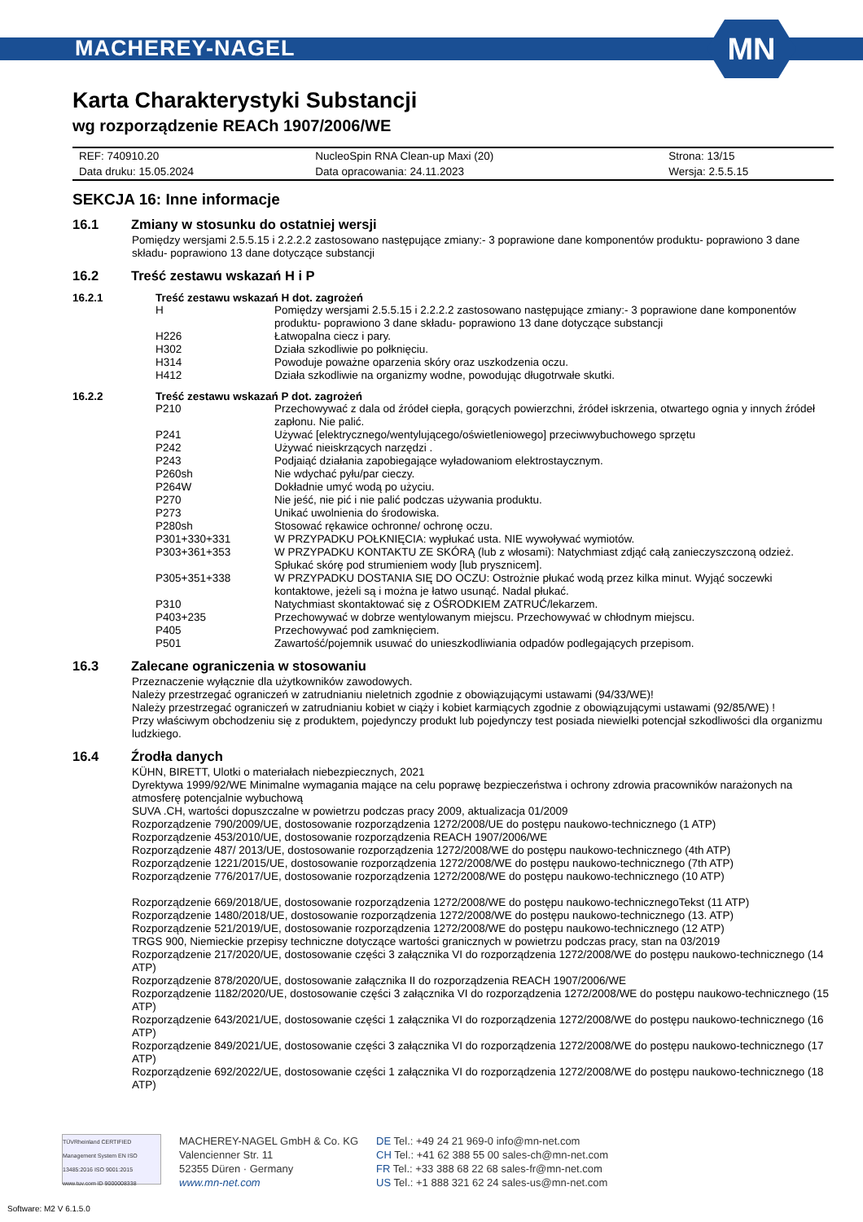MACHEREY-NAGEL
MN
Karta Charakterystyki Substancji
wg rozporządzenie REACh 1907/2006/WE
| REF: 740910.20 | NucleoSpin RNA Clean-up Maxi (20) | Strona: 13/15 |
| Data druku: 15.05.2024 | Data opracowania: 24.11.2023 | Wersja: 2.5.5.15 |
SEKCJA 16: Inne informacje
16.1 Zmiany w stosunku do ostatniej wersji
Pomiędzy wersjami 2.5.5.15 i 2.2.2.2 zastosowano następujące zmiany:- 3 poprawione dane komponentów produktu- poprawiono 3 dane składu- poprawiono 13 dane dotyczące substancji
16.2 Treść zestawu wskazań H i P
16.2.1 Treść zestawu wskazań H dot. zagrożeń
| H | Pomiędzy wersjami 2.5.5.15 i 2.2.2.2 zastosowano następujące zmiany:- 3 poprawione dane komponentów produktu- poprawiono 3 dane składu- poprawiono 13 dane dotyczące substancji |
| H226 | Łatwopalna ciecz i pary. |
| H302 | Działa szkodliwie po połknięciu. |
| H314 | Powoduje poważne oparzenia skóry oraz uszkodzenia oczu. |
| H412 | Działa szkodliwie na organizmy wodne, powodując długotrwałe skutki. |
16.2.2 Treść zestawu wskazań P dot. zagrożeń
| P210 | Przechowywać z dala od źródeł ciepła, gorących powierzchni, źródeł iskrzenia, otwartego ognia y innych źródeł zapłonu. Nie palić. |
| P241 | Używać [elektrycznego/wentylującego/oświetleniowego] przeciwwybuchowego sprzętu |
| P242 | Używać nieiskrzących narzędzi . |
| P243 | Podjaiąć działania zapobiegające wyładowaniom elektrostaycznym. |
| P260sh | Nie wdychać pyłu/par cieczy. |
| P264W | Dokładnie umyć wodą po użyciu. |
| P270 | Nie jeść, nie pić i nie palić podczas używania produktu. |
| P273 | Unikać uwolnienia do środowiska. |
| P280sh | Stosować rękawice ochronne/ ochronę oczu. |
| P301+330+331 | W PRZYPADKU POŁKNIĘCIA: wypłukać usta. NIE wywoływać wymiotów. |
| P303+361+353 | W PRZYPADKU KONTAKTU ZE SKÓRĄ (lub z włosami): Natychmiast zdjąć całą zanieczyszczoną odzież. Spłukać skórę pod strumieniem wody [lub prysznicem]. |
| P305+351+338 | W PRZYPADKU DOSTANIA SIĘ DO OCZU: Ostrożnie płukać wodą przez kilka minut. Wyjąć soczewki kontaktowe, jeżeli są i można je łatwo usunąć. Nadal płukać. |
| P310 | Natychmiast skontaktować się z OŚRODKIEM ZATRUĆ/lekarzem. |
| P403+235 | Przechowywać w dobrze wentylowanym miejscu. Przechowywać w chłodnym miejscu. |
| P405 | Przechowywać pod zamknięciem. |
| P501 | Zawartość/pojemnik usuwać do unieszkodliwiania odpadów podlegających przepisom. |
16.3 Zalecane ograniczenia w stosowaniu
Przeznaczenie wyłącznie dla użytkowników zawodowych.
Należy przestrzegać ograniczeń w zatrudnianiu nieletnich zgodnie z obowiązującymi ustawami (94/33/WE)!
Należy przestrzegać ograniczeń w zatrudnianiu kobiet w ciąży i kobiet karmiących zgodnie z obowiązującymi ustawami (92/85/WE) !
Przy właściwym obchodzeniu się z produktem, pojedynczy produkt lub pojedynczy test posiada niewielki potencjał szkodliwości dla organizmu ludzkiego.
16.4 Źrodła danych
KÜHN, BIRETT, Ulotki o materiałach niebezpiecznych, 2021
Dyrektywa 1999/92/WE Minimalne wymagania mające na celu poprawę bezpieczeństwa i ochrony zdrowia pracowników narażonych na atmosferę potencjalnie wybuchową
SUVA .CH, wartości dopuszczalne w powietrzu podczas pracy 2009, aktualizacja 01/2009
Rozporządzenie 790/2009/UE, dostosowanie rozporządzenia 1272/2008/UE do postępu naukowo-technicznego (1 ATP)
Rozporządzenie 453/2010/UE, dostosowanie rozporządzenia REACH 1907/2006/WE
Rozporządzenie 487/ 2013/UE, dostosowanie rozporządzenia 1272/2008/WE do postępu naukowo-technicznego (4th ATP)
Rozporządzenie 1221/2015/UE, dostosowanie rozporządzenia 1272/2008/WE do postępu naukowo-technicznego (7th ATP)
Rozporządzenie 776/2017/UE, dostosowanie rozporządzenia 1272/2008/WE do postępu naukowo-technicznego (10 ATP)
Rozporządzenie 669/2018/UE, dostosowanie rozporządzenia 1272/2008/WE do postępu naukowo-technicznegoTekst (11 ATP)
Rozporządzenie 1480/2018/UE, dostosowanie rozporządzenia 1272/2008/WE do postępu naukowo-technicznego (13. ATP)
Rozporządzenie 521/2019/UE, dostosowanie rozporządzenia 1272/2008/WE do postępu naukowo-technicznego (12 ATP)
TRGS 900, Niemieckie przepisy techniczne dotyczące wartości granicznych w powietrzu podczas pracy, stan na 03/2019
Rozporządzenie 217/2020/UE, dostosowanie części 3 załącznika VI do rozporządzenia 1272/2008/WE do postępu naukowo-technicznego (14 ATP)
Rozporządzenie 878/2020/UE, dostosowanie załącznika II do rozporządzenia REACH 1907/2006/WE
Rozporządzenie 1182/2020/UE, dostosowanie części 3 załącznika VI do rozporządzenia 1272/2008/WE do postępu naukowo-technicznego (15 ATP)
Rozporządzenie 643/2021/UE, dostosowanie części 1 załącznika VI do rozporządzenia 1272/2008/WE do postępu naukowo-technicznego (16 ATP)
Rozporządzenie 849/2021/UE, dostosowanie części 3 załącznika VI do rozporządzenia 1272/2008/WE do postępu naukowo-technicznego (17 ATP)
Rozporządzenie 692/2022/UE, dostosowanie części 1 załącznika VI do rozporządzenia 1272/2008/WE do postępu naukowo-technicznego (18 ATP)
TÜVRheinland CERTIFIED Management System EN ISO 13485:2016 ISO 9001:2015 www.tuv.com ID 9000008338
MACHEREY-NAGEL GmbH & Co. KG
Valencienner Str. 11
52355 Düren · Germany
www.mn-net.com
DE Tel.: +49 24 21 969-0 info@mn-net.com
CH Tel.: +41 62 388 55 00 sales-ch@mn-net.com
FR Tel.: +33 388 68 22 68 sales-fr@mn-net.com
US Tel.: +1 888 321 62 24 sales-us@mn-net.com
Software: M2 V 6.1.5.0